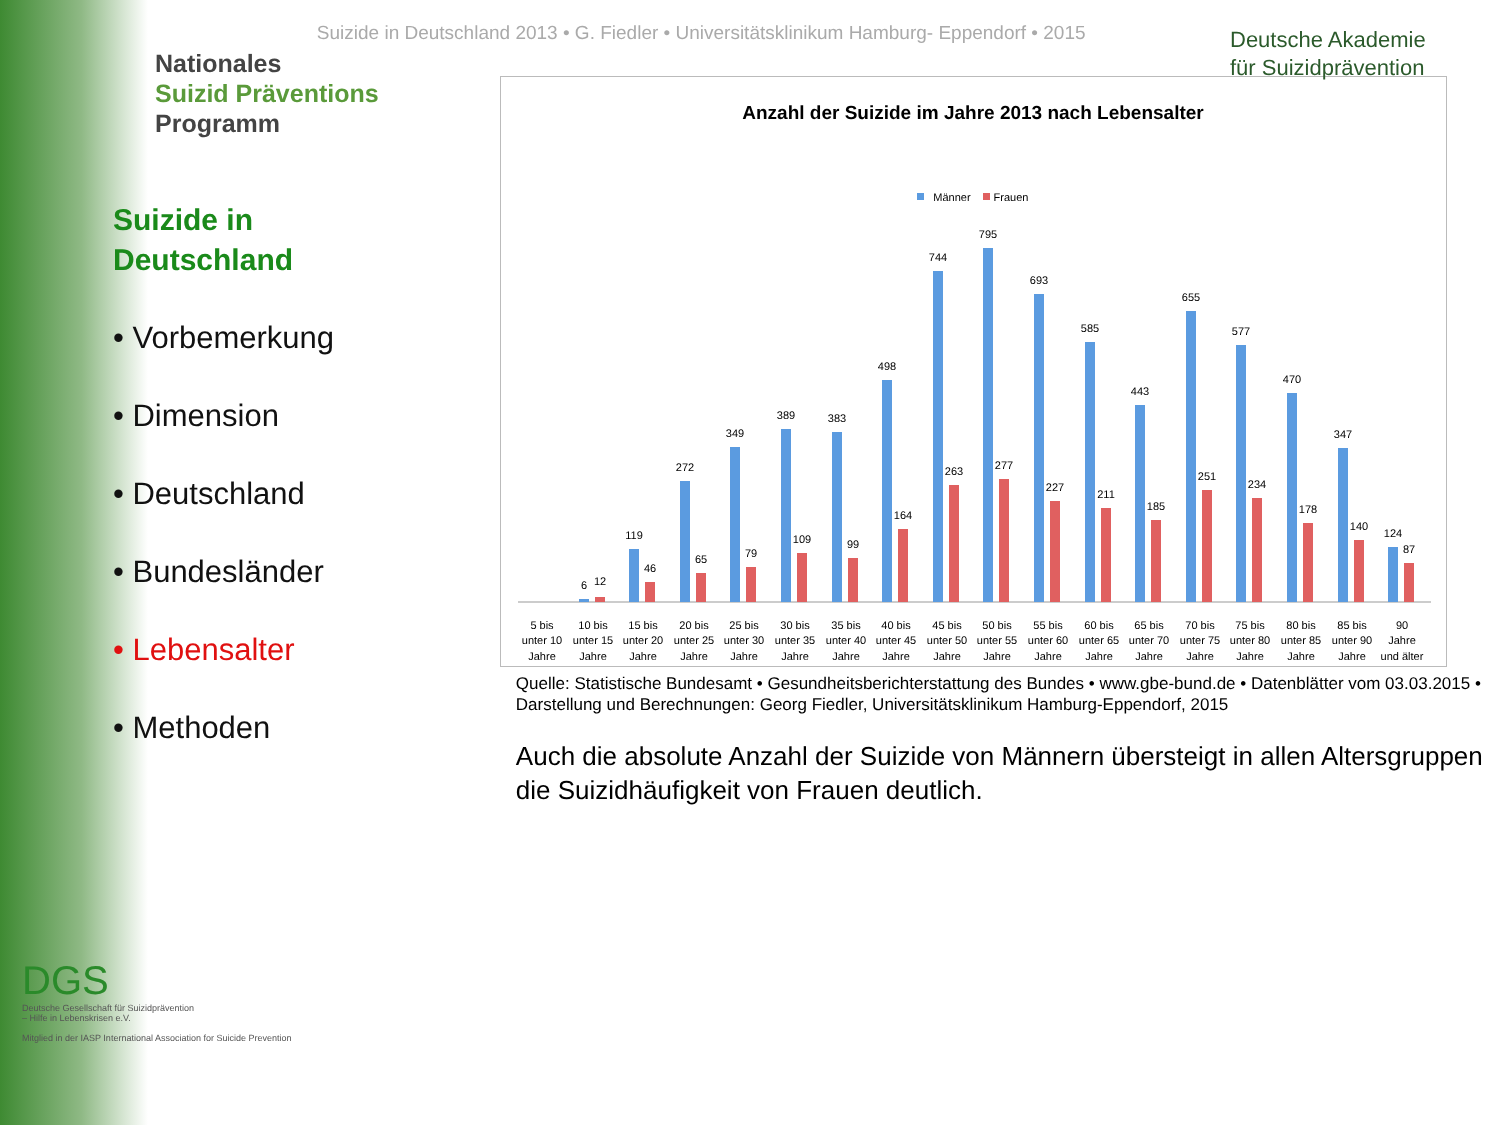Nationales
Suizid Präventions
Programm
Suizide in
Deutschland
• Vorbemerkung
• Dimension
• Deutschland
• Bundesländer
• Lebensalter
• Methoden
Suizide in Deutschland 2013 • G. Fiedler • Universitätsklinikum Hamburg- Eppendorf • 2015
Anzahl der Suizide im Jahre 2013 nach Lebensalter
Männer
Frauen
6
12
119
46
272
65
349
79
389
109
383
99
498
164
744
263
795
277
693
227
585
211
443
185
655
251
577
234
470
178
347
140
124
87
5 bis
unter 10
Jahre
10 bis
unter 15
Jahre
15 bis
unter 20
Jahre
20 bis
unter 25
Jahre
25 bis
unter 30
Jahre
30 bis
unter 35
Jahre
35 bis
unter 40
Jahre
40 bis
unter 45
Jahre
45 bis
unter 50
Jahre
50 bis
unter 55
Jahre
55 bis
unter 60
Jahre
60 bis
unter 65
Jahre
65 bis
unter 70
Jahre
70 bis
unter 75
Jahre
75 bis
unter 80
Jahre
80 bis
unter 85
Jahre
85 bis
unter 90
Jahre
90
Jahre
und älter
Quelle: Statistische Bundesamt • Gesundheitsberichterstattung des Bundes • www.gbe-bund.de • Datenblätter vom 03.03.2015 • Darstellung und Berechnungen: Georg Fiedler, Universitätsklinikum Hamburg-Eppendorf, 2015
Auch die absolute Anzahl der Suizide von Männern übersteigt in allen Altersgruppen die Suizidhäufigkeit von Frauen deutlich.
Deutsche Akademie
für Suizidprävention
DGS
Deutsche Gesellschaft für Suizidprävention
– Hilfe in Lebenskrisen e.V.
Mitglied in der IASP International Association for Suicide Prevention